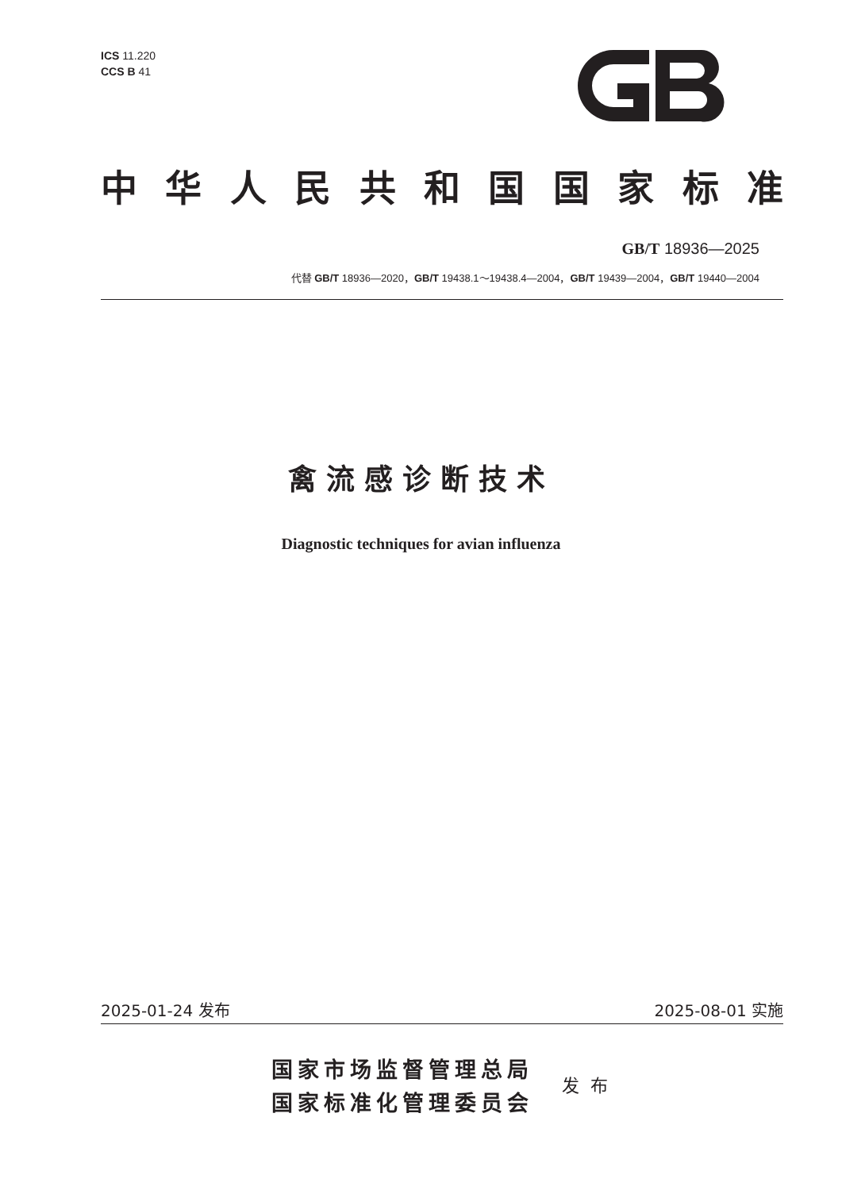ICS 11.220
CCS B 41
中华人民共和国国家标准
GB/T 18936—2025
代替 GB/T 18936—2020，GB/T 19438.1～19438.4—2004，GB/T 19439—2004，GB/T 19440—2004
禽流感诊断技术
Diagnostic techniques for avian influenza
2025-01-24 发布 2025-08-01 实施
国家市场监督管理总局
国家标准化管理委员会
发布